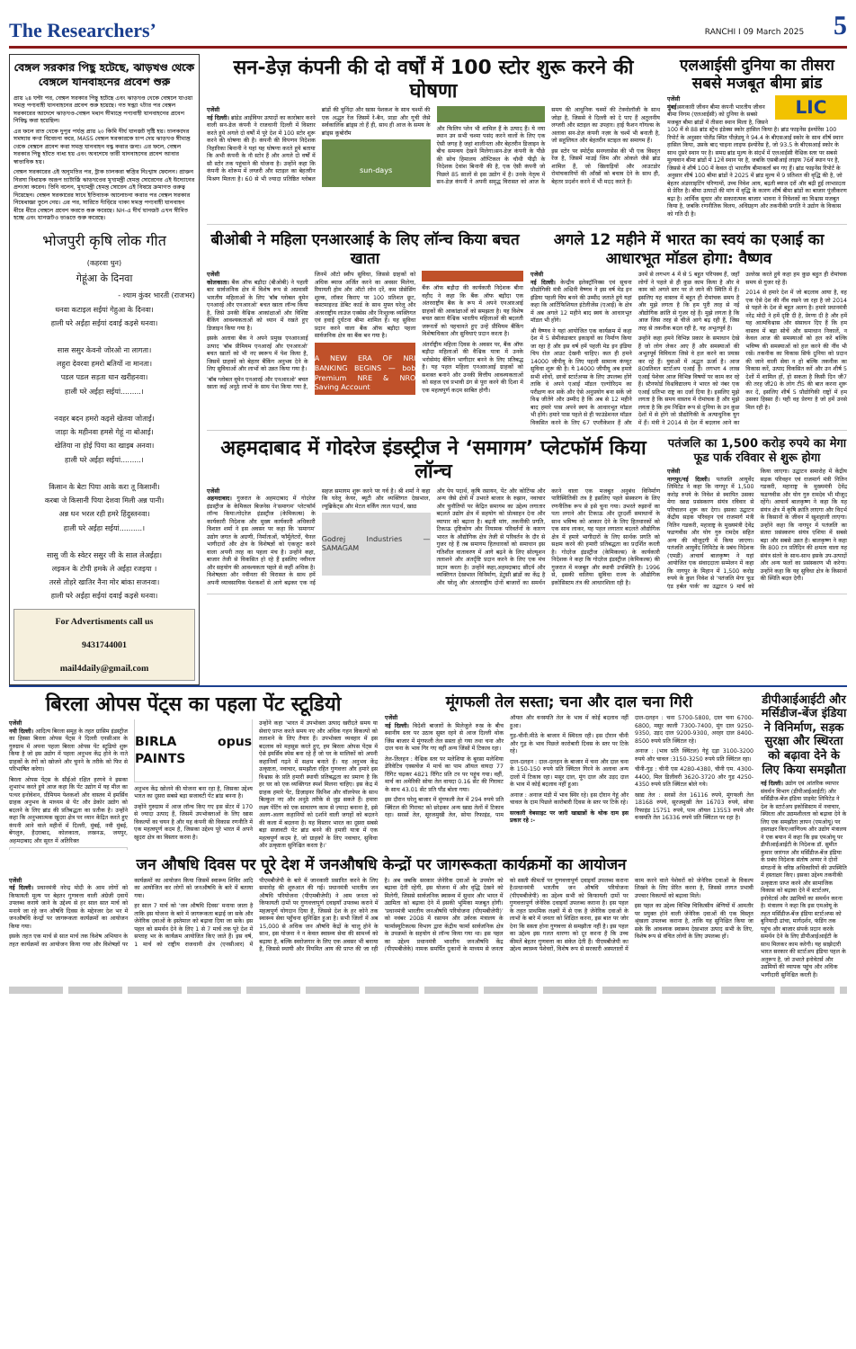The Researchers’
RANCHI I 09 March 2025 5
বেঙ্গল সরকার পিছু হটেছে, ঝাড়খণ্ড থেকে বেঙ্গলে যানবাহনের প্রবেশ শুরু
প্রায় ২৪ ঘন্টা পর, বেঙ্গল সরকার পিছু হটেছে এবং ঝাড়খণ্ড থেকে বেঙ্গলে যাওয়া সমস্ত পণ্যবাহী যানবাহনের প্রবেশ শুরু হয়েছে। গত সন্ধ্যা ৭টার পর বেঙ্গল সরকারের আদেশে ঝাড়খণ্ড-বেঙ্গল মধ্যন সীমান্তে পণ্যবাহী যানবাহনের প্রবেশ নিষিদ্ধ করা হয়েছিল।
এর ফলে রাত থেকে দুপুর পর্যন্ত প্রায় ২০ কিমি দীর্ঘ যানজট সৃষ্টি হয়। চালকদের সমস্যার কথা বিবেচনা করে, MASS বেঙ্গল সরকারকে চাপ দেয় ঝাড়খণ্ড সীমান্ত থেকে বেঙ্গলে প্রবেশ করা সমস্ত যানবাহন বন্ধ করার জন্য। এর ফলে, বেঙ্গল সরকার পিছু হটতে বাধ্য হয় এবং অবশেষে ভারী যানবাহনের প্রবেশ আবার স্বাভাবিক হয়।
বেঙ্গল সরকারের এই অনুমতির পর, ট্রাক চালকরা স্বস্তির নিঃশ্বাস ফেলেন। প্রাক্তন নিরসা বিধায়ক অরূপ চ্যাটার্জি ঝাড়খণ্ডের মুখ্যমন্ত্রী হেমন্ত সোরেনের এই উদ্যোগের প্রশংসা করেন। তিনি বলেন, মুখ্যমন্ত্রী হেমন্ত সোরেন এই বিষয়ে ক্রমাগত গুরুত্ব দিয়েছেন। বেঙ্গল সরকারের সাথে ইতিবাচক আলোচনা করার পর বেঙ্গল সরকার নিষেধাজ্ঞা তুলে নেয়। এর পর, সারিতে দাঁড়িয়ে থাকা সমস্ত পণ্যবাহী যানবাহন ধীরে ধীরে বেঙ্গলে প্রবেশ করতে শুরু করেছে। NH-এ দীর্ঘ যানজট এখন সীমিত হচ্ছে এবং যানজটও ভাঙতে শুরু করেছে।
भोजपुरी कृषि लोक गीत
(कहरवा धुन)
गेहूंआ के दिनवा
- श्याम कुंवर भारती (राजभर)
धनवा कटाइल सईयां गेहुआ के दिनवा।
हाली घरे अईहा सईयां दवाई कइसे धनवा।
सास ससुर केवनो जोरओ ना लागता।
लहुरा देवरवा हमरो बतियों ना मानता।
पडल पडल सड़ता धान खरीहनवा।
हाली घरे अईहा सईयां.........।
नवहर बदन हमरो कइसे खेतवा जोताई।
जाड़ा के महीनवा हमसे गेहूं ना बोआई।
खेतिया ना होई पिया का खाइब अनवा।
हाली घरे अईहा सईयां.........।
किसान के बेटा पिया आके करा तू किसानी।
करबा जे किसानी पिया देशवा मिली अन्न पानी।
अन्न धन भरल रही हमरे हिंदुस्तनवा।
हाली घरे अईहा सईयां..........।
सासु जी के स्वेटर ससुर जी के साल लेअईहा।
लइकन के टोपी हमके ले अईहा रजइया ।
तरसे तोहरे खातिर नैना मोर बांका सजनवा।
हाली घरे अईहा सईयां दवाई कइसे धनवा।
For Advertisments call us
9431744001
mail4daily@gmail.com
सन-डेज़ कंपनी की दो वर्षों में 100 स्टोर शुरू करने की घोषणा
एजेंसी
नई दिल्ली। ब्रांडेड आईवियर उत्पादों का कारोबार करने वाली सन-डेज कंपनी ने राजधानी दिल्ली में विस्तार करते हुये अगले दो वर्षों में पूरे देश में 100 स्टोर शुरू करने की घोषणा की है। कंपनी की विपणन निदेशक निहारिका बिनानी ने यहां यह घोषणा करते हुये बताया कि अभी कंपनी के नौ स्टोर हैं और अगले दो वर्षों में सौ स्टोर तक पहुंचाने की योजना है। उन्होंने कहा कि कंपनी के शोरूम में लग्जरी और स्टाइल का बेहतरीन मिश्रण मिलता है। 60 से भी ज्यादा प्रतिष्ठित ग्लोबल ब्रांडों की चुनिंदा और खास पेशकश के साथ चश्मों की एक अद्भुत रेंज जिसमें रे-बैन, प्राडा और गूची जैसे सर्वकालिक ब्रांड्स तो हैं ही, साथ ही आज के समय के ब्रांड्स कूबोरॉम
sun-days
और फिलिप प्लेन भी शामिल हैं के उत्पाद हैं। ये नया स्थान उन सभी चश्मा पसंद करने वालों के लिए एक ऐसी जगह है जहां शालीनता और बेहतरीन डिजाइन के बीच समन्वय देखने मिलेगा।सन-डेज़ कंपनी के पीछे की सोच हिमालय ऑप्टिकल के चौथी पीढ़ी के निदेशक देवांश बिनानी की है, एक ऐसी कंपनी जो पिछले 85 सालों से इस उद्योग में है। उनके नेतृत्व में सन-डेज़ कंपनी ने अपनी समृद्ध विरासत को आज के समय की आधुनिक चश्मों की टेक्नोलॉजी के साथ जोड़ा है, जिससे वे दिल्ली को दे पाए हैं अतुलनीय लग्जरी और स्टाइल का उपहार। हाई फैशन गॉगल्स के अलावा सन-डेज़ कंपनी नज़र के चश्में भी बनाती है, जो सहूलियत और बेहतरीन स्टाइल का समागम हैं।
इस स्टोर पर स्पोर्ट्स सनग्लासेस की भी एक विस्तृत रेंज है, जिसमें माउई जिम और ओकले जैसे ब्रांड शामिल हैं, जो खिलाड़ियों और आउटडोर रोमांचकारियों की आँखों को बचाव देने के साथ ही, बेहतर प्रदर्शन करने में भी मदद करते हैं।
एलआईसी दुनिया का तीसरा सबसे मजबूत बीमा ब्रांड
LIC
एजेंसी
मुंबई।सरकारी जीवन बीमा कंपनी भारतीय जीवन बीमा निगम (एलआईसी) को दुनिया के सबसे मजबूत बीमा ब्रांडों में तीसरा स्थान मिला है, जिसने 100 में से 88 ब्रांड स्ट्रेंथ इंडेक्स स्कोर हासिल किया है। ब्रांड फाइनेंस इंश्योरेंस 100 रिपोर्ट के अनुसार पोलैंड स्थित पीज़ेडयू ने 94.4 के बीएसआई स्कोर के साथ शीर्ष स्थान हासिल किया, उसके बाद चाइना लाइफ इंश्योरेंस है, जो 93.5 के बीएसआई स्कोर के साथ दूसरे स्थान पर है। समग्र ब्रांड मूल्य के संदर्भ में एलआईसी वैश्विक स्तर पर सबसे मूल्यवान बीमा ब्रांडों में 12वें स्थान पर है, जबकि एसबीआई लाइफ 76वें स्थान पर है, जिससे वे शीर्ष 100 में केवल दो भारतीय बीमाकर्ता बन गए हैं। ब्रांड फाइनेंस रिपोर्ट के अनुसार शीर्ष 100 बीमा ब्रांडों ने 2025 में ब्रांड मूल्य में 9 प्रतिशत की वृद्धि की है, जो बेहतर अंडरराइटिंग परिणामों, उच्च निवेश आय, बढ़ती ब्याज दरों और बढ़ी हुई लाभप्रदता से प्रेरित है। बीमा उत्पादों की मांग में वृद्धि के कारण शीर्ष बीमा ब्रांडों का बाजार पूंजीकरण बढ़ा है। आर्थिक सुधार और सकारात्मक बाजार भावना ने निवेशकों का विश्वास मजबूत किया है, जबकि रणनीतिक विलय, अधिग्रहण और तकनीकी प्रगति ने उद्योग के विकास को गति दी है।
बीओबी ने महिला एनआरआई के लिए लॉन्च किया बचत खाता
एजेंसी
कोलकाता। बैंक ऑफ बड़ौदा (बीओबी) ने पहली बार सार्वजनिक क्षेत्र में विशेष रूप से अप्रवासी भारतीय महिलाओं के लिए 'बॉब ग्लोबल वूमेन एनआरई और एनआरओ' बचत खाता लॉन्च किया है, जिसे उनकी वैश्विक आकांक्षाओं और विशिष्ट बैंकिंग आवश्यकताओं को ध्यान में रखते हुए डिजाइन किया गया है।
इसके अलावा बैंक ने अपने प्रमुख एनआरआई उत्पाद 'बॉब प्रीमियम एनआरई और एनआरओ' बचत खातों को भी नए स्वरूप में पेश किया है, जिसमें ग्राहकों को बेहतर बैंकिंग अनुभव देने के लिए सुविधाओं और लाभों को उन्नत किया गया है।
'बॉब ग्लोबल वूमेन एनआरई और एनआरओ' बचत खाता कई अनूठे लाभों के साथ पेश किया गया है, जिनमें ऑटो स्वीप सुविधा, जिससे ग्राहकों को अधिक ब्याज अर्जित करने का अवसर मिलेगा, रियायती होम और ऑटो लोन दरें, कम प्रोसेसिंग शुल्क, लॉकर किराए पर 100 प्रतिशत छूट, कस्टमाइज्ड डेबिट कार्ड के साथ मुफ्त घरेलू और अंतरराष्ट्रीय लाउंज एक्सेस और निःशुल्क व्यक्तिगत एवं हवाई दुर्घटना बीमा शामिल हैं। यह सुविधा प्रदान करने वाला बैंक ऑफ बड़ौदा पहला सार्वजनिक क्षेत्र का बैंक बन गया है।
A NEW ERA OF NRI BANKING BEGINS — bob Premium NRE & NRO Saving Account
बैंक ऑफ बड़ौदा की कार्यकारी निदेशक बीना वहीद ने कहा कि बैंक ऑफ बड़ौदा एक अंतरराष्ट्रीय बैंक के रूप में अपने एनआरआई ग्राहकों की आकांक्षाओं को समझता है। यह विशेष बचत खाता वैश्विक भारतीय महिलाओं की बदलती जरूरतों को पहचानते हुए उन्हें प्रीमियम बैंकिंग विशेषाधिकार और सुविधाएं प्रदान करता है।
अंतर्राष्ट्रीय महिला दिवस के अवसर पर, बैंक ऑफ बड़ौदा महिलाओं की वैश्विक यात्रा में उनके भरोसेमंद बैंकिंग भागीदार बनने के लिए प्रतिबद्ध है। यह पहल महिला एनआरआई ग्राहकों को सशक्त बनाने और उनकी वित्तीय आवश्यकताओं को सहज एवं प्रभावी ढंग से पूरा करने की दिशा में एक महत्वपूर्ण कदम साबित होगी।
अगले 12 महीने में भारत का स्वयं का एआई का आधारभूत मॉडल होगा: वैष्णव
एजेंसी
नई दिल्ली। केन्द्रीय इलेक्ट्रॉनिक्स एवं सूचना प्रौद्योगिकी मंत्री अश्विनी वैष्णव ने इस वर्ष मेड इन इंडिया पहली चिप बनने की उम्मीद जताते हुये यहां कहा कि आर्टिफिशियल इंटेलीजेंस (एआई) के क्षेत्र में अब अगले 12 महीने बाद स्वयं के आधारभूत मॉडल भी होंगे।
श्री वैष्णव ने यहां आयोजित एक कार्यक्रम में कहा देश में 5 सेमीकंडक्टर इकाइयों का निर्माण किया जा रहा है और इस वर्ष हमें पहली मेड इन इंडिया चिप रोल आउट देखनी चाहिए। कल ही हमने 14000 जीपीयू के लिए पहली सामान्य कंप्यूट सुविधा शुरू की है। ये 14000 जीपीयू अब हमारे सभी शोधों, छात्रों स्टार्टअप्स के लिए उपलब्ध होंगे ताकि वे अपने एआई मॉडल एल्गोरिदम का परीक्षण कर सकें और ऐसे अनुप्रयोग बना सकें जो विश्व जीतेंगे और उम्मीद है कि अब से 12 महीने बाद हमारे पास अपने स्वयं के आधारभूत मॉडल भी होंगे। हमारे पास पहले से ही फाउंडेशनल मॉडल विकसित करने के लिए 67 एप्लीकेशन हैं और उनमें से लगभग 4 में से 5 बहुत परिपक्व हैं, जहाँ लोगों ने पहले से ही कुछ काम किया है और वे काम को अगले स्तर पर ले जाने की स्थिति में हैं। इसलिए यह वास्तव में बहुत ही रोमांचक समय है और मुझे लगता है कि हम पूरी तरह से नई औद्योगिक क्रांति से गुजर रहे हैं। मुझे लगता है कि आज जिस तरह से चीजें आगे बढ़ रही हैं, जिस तरह से तकनीक बदल रही है, यह अभूतपूर्व है।
उन्होंने कहा हमने विभिन्न प्रकार के समाधान देखे हैं जो लोग लेकर आए हैं और समस्याओं की अभूतपूर्व विविधता जिसे वे हल करने का प्रयास कर रहे हैं। युवाओं में अद्भुत ऊर्जा है। आज 80प्रतिशत स्टार्टअप एआई हैं। लगभग 4 लाख एआई पेशेवर आज विभिन्न विषयों पर काम कर रहे हैं। स्टैनफोर्ड विश्वविद्यालय ने भारत को नंबर एक एआई प्रतिभा राष्ट्र का दर्जा दिया है। इसलिए मुझे लगता है कि समय वास्तव में रोमांचक है और मुझे लगता है कि हम निश्चित रूप से दुनिया के उन कुछ देशों में से होंगे जो प्रौद्योगिकी के अत्याधुनिक युग में हैं। मंत्री ने 2014 से देश में बदलाव आने का उल्लेख करते हुये कहा हम कुछ बहुत ही रोमांचक समय से गुजर रहे हैं।
2014 से हमारे देश में जो बदलाव आया है, वह एक ऐसे देश की नींव रखने जा रहा है जो 2014 से पहले के देश से बहुत अलग है। हमारे प्रधानमंत्री नरेंद्र मोदी ने हमें दृष्टि दी है, प्रेरणा दी है और हमें यह आत्मविश्वास और संसाधन दिए हैं कि हम वास्तव में बड़ा सोचें और समाधान निकालें, न केवल आज की समस्याओं को हल करें बल्कि भविष्य की समस्याओं को हल करने की नींव भी रखें। तकनीक का विकास सिर्फ दुनिया को प्रदान की जाने वाली सेवा न हो बल्कि तकनीक का विकास करें, उत्पाद विकसित करें और उन शीर्ष 5 देशों में शामिल हों, हो सकता है किसी दिन जी7 की तरह जी20 के लोग टी5 की बात करना शुरू कर दें, इसलिए शीर्ष 5 प्रौद्योगिकी राष्ट्रों में हम उसका हिस्सा हैं। यही वह प्रेरणा है जो हमें उनसे मिल रही है।
अहमदाबाद में गोदरेज इंडस्ट्रीज ने ‘समागम’ प्लेटफॉर्म किया लॉन्च
एजेंसी
अहमदाबाद। गुजरात के अहमदाबाद में गोदरेज इंडस्ट्रीज के केमिकल बिजनेस ने'समागम' प्लेटफॉर्म लॉन्च किया।गोदरेज इंडस्ट्रीज (केमिकल्स) के कार्यकारी निदेशक और मुख्य कार्यकारी अधिकारी विशाल शर्मा ने इस अवसर पर कहा कि 'समागम' उद्योग जगत के अग्रणी, निर्माताओं, फॉर्मूलेटरों, चैनल भागीदारों और क्षेत्र के विशेषज्ञों को एकजुट करने वाला अपनी तरह का पहला मंच है। उन्होंने कहा, बाजार तेजी से विकसित हो रहे हैं इसलिए नवीनता और सहयोग की आवश्यकता पहले से कहीं अधिक है। विशेषज्ञता और नवीनता की विरासत के साथ हमें अपनी व्यावसायिक पेशकशों से आगे बढ़कर एक नई सहज समागम शुरू करने पर गर्व है। श्री शर्मा ने कहा कि घरेलू केयर, ब्यूटी और व्यक्तिगत देखभाल, ल्यूब्रिकेंट्स और मेटल वर्किंग तरल पदार्थ, खाद्य
Godrej Industries — SAMAGAM
और पेय पदार्थ, कृषि रसायन, पेंट और कोटिंग्स और अन्य जैसे क्षेत्रों में उभरते बाजार के रुझान, नवाचार और चुनौतियों पर केंद्रित समागम का उद्देश्य लगातार बदलते उद्योग क्षेत्र में सहयोग को प्रोत्साहन देना और व्यापार को बढ़ाना है। बढ़ती मांग, तकनीकी प्रगति, टिकाऊ दृष्टिकोण और नियामक परिवर्तनों के कारण भारत के औद्योगिक क्षेत्र तेजी से परिवर्तन के दौर से गुजर रहे हैं तब समागम हितधारकों को समाधान इस गतिशील वातावरण में आगे बढ़ने के लिए सोल्यूशन तलाशने और अंतर्दृष्टि प्रदान करने के लिए एक मंच प्रदान करता है। उन्होंने कहा,अहमदाबाद सौंदर्य और व्यक्तिगत देखभाल विनिर्माण, डेटुसी ब्रांडों का केंद्र है और घरेलू और अंतरराष्ट्रीय दोनों बाजारों का समर्थन करने वाला एक मजबूत अनुबंध विनिर्माण पारिस्थितिकी तंत्र है इसलिए पहले संस्करण के लिए रणनीतिक रूप से इसे चुना गया। उभरते रुझानों का पता लगाने और टिकाऊ और दूरदर्शी समाधानों के साथ भविष्य को आकार देने के लिए हितधारकों को एक साथ लाकर, यह पहल लगातार बदलते औद्योगिक क्षेत्र में हमारे भागीदारों के लिए सार्थक प्रगति को सक्षम करने की हमारी प्रतिबद्धता का प्रदर्शित करती है। गोदरेज इंडस्ट्रीज (केमिकल्स) के कार्यकारी निदेशक ने कहा कि गोदरेज इंडस्ट्रीज (केमिकल्स) की गुजरात में मजबूत और स्थायी उपस्थिति है। 1996 से, इसकी वालिया सुविधा राज्य के औद्योगिक इकोसिस्टम तंत्र की आधारशिला रही है।
पतंजलि का 1,500 करोड़ रुपये का मेगा फूड पार्क रविवार से शुरू होगा
एजेंसी
नागपुर/नई दिल्ली। पतंजलि आयुर्वेद लिमिटेड ने कहा कि नागपुर में 1,500 करोड़ रुपये के निवेश से स्थापित उसका मेगा खाद्य प्रसंस्करण संयंत्र रविवार से परिचालन शुरू कर देगा। इसका उद्घाटन केंद्रीय सड़क परिवहन एवं राजमार्ग मंत्री नितिन गडकरी, महाराष्ट्र के मुख्यमंत्री देवेंद्र फडणवीस और योग गुरु रामदेव सहित अन्य की मौजूदगी में किया जाएगा। पतंजलि आयुर्वेद लिमिटेड के प्रबंध निदेशक (एमडी) आचार्य बालकृष्ण ने यहां आयोजित एक संवाददाता सम्मेलन में कहा कि नागपुर के मिहान में 1,500 करोड़ रुपये के कुल निवेश से 'पतंजलि मेगा फूड एंड हर्बल पार्क' का उद्घाटन 9 मार्च को किया जाएगा। उद्घाटन समारोह में केंद्रीय सड़क परिवहन एवं राजमार्ग मंत्री नितिन गडकरी, महाराष्ट्र के मुख्यमंत्री देवेंद्र फडणवीस और योग गुरु रामदेव भी मौजूद रहेंगे। आचार्य बालकृष्ण ने कहा कि यह संयंत्र क्षेत्र में कृषि क्रांति लाएगा और विदर्भ के किसानों के जीवन में खुशहाली लाएगा। उन्होंने कहा कि नागपुर में पतंजलि का संतरा प्रसंस्करण संयंत्र एशिया में सबसे बड़ा और सबसे उन्नत है। बालकृष्ण ने कहा कि 800 टन प्रतिदिन की क्षमता वाला यह संयंत्र संतरे के साथ-साथ इसके उप-उत्पादों और अन्य फलों का प्रसंस्करण भी करेगा। उन्होंने कहा कि यह सुविधा क्षेत्र के किसानों की स्थिति बदल देगी।
बिरला ओपस पेंट्स का पहला पेंट स्टूडियो
एजेंसी
नयी दिल्ली। आदित्य बिरला समूह के तहत ग्रासिम इंडस्ट्रीज का हिस्सा बिरला ओपस पेंट्स ने दिल्ली एनसीआर के गुरुग्राम में अपना पहला बिरला ओपस पेंट स्टूडियो शुरू किया है जो इस उद्योग में पहला अनुभव केंद्र होने के नाते ग्राहकों के रंगों को खोजने और चुनने के तरीके को फिर से परिभाषित करेगा।
बिरला ओपस पेंट्स के सीईओ रक्षित हरगवे ने इसका शुभारंभ करते हुये आज कहा कि पेंट उद्योग में यह मील का पत्थर इनोवेशन, प्रीमियम पेशकशों और वास्तव में इमर्सिव ग्राहक अनुभव के माध्यम से पेंट और डेकोर उद्योग को बदलने के लिए ब्रांड की प्रतिबद्धता का प्रतीक है। उन्होंने कहा कि अनुभवात्मक खुदरा क्षेत्र पर ध्यान केंद्रित करते हुए कंपनी आने वाले महीनों में दिल्ली, मुंबई, नवी मुंबई, बेंगलुरु, हैदराबाद, कोलकाता, लखनऊ, जयपुर, अहमदाबाद और सूरत में अतिरिक्त
BIRLA opus PAINTS
अनुभव केंद्र खोलने की योजना बना रहा है, जिसका उद्देश्य भारत का दूसरा सबसे बड़ा सजावटी पेंट ब्रांड बनना है।
उन्होंने गुरुग्राम में आज लॉन्च किए गए इस सेंटर में 170 से ज्यादा उत्पाद हैं, जिसमें उपभोक्ताओं के लिए खास विकल्पों का चयन है और यह कंपनी की विकास रणनीति में एक महत्वपूर्ण कदम है, जिसका उद्देश्य पूरे भारत में अपने खुदरा क्षेत्र का विस्तार करना है।
उन्होंने कहा 'भारत में उपभोक्ता उत्पाद खरीदते समय या सेवाएं प्राप्त करते समय नए और अधिक गहन विकल्पों को तलाशने के लिए तैयार हैं। उपभोक्ता व्यवहार में इस बदलाव को महसूस करते हुए, हम बिरला ओपस पेंट्स में ऐसे इमर्सिव स्पेस बना रहे हैं जो घर के मालिकों को अपनी कहानियाँ गढ़ने में सक्षम बनाते हैं। यह अनुभव केंद्र उत्कृष्टता, नवाचार, समझौता रहित गुणवत्ता और हमारे इस विश्वास के प्रति हमारी स्थायी प्रतिबद्धता का प्रमाण है कि हर घर को एक व्यक्तिगत स्पर्श मिलना चाहिए। इस केंद्र में ग्राहक हमारे पेंट, डिज़ाइनर फ़िनिश और वॉलपेपर के साथ बिल्कुल नए और अनूठे तरीके से जुड़ सकते हैं। हमारा लक्ष्य पेंटिंग को एक साधारण काम से ज़्यादा बनाना है, इसे अलग-अलग कहानियों को दर्शाने वाली जगहों को बदलने की कला में बदलना है। यह विस्तार भारत का दूसरा सबसे बड़ा सजावटी पेंट ब्रांड बनने की हमारी यात्रा में एक महत्वपूर्ण कदम है, जो ग्राहकों के लिए नवाचार, सुविधा और उत्कृष्टता सुनिश्चित करता है।'
मूंगफली तेल सस्ता; चना और दाल चना गिरी
एजेंसी
नई दिल्ली। विदेशी बाजारों के मिलेजुले रुख के बीच स्थानीय स्तर पर उठाव सुस्त रहने से आज दिल्ली थोक जिंस बाजार में मूंगफली तेल सस्ता हो गया तथा चना और दाल चना के भाव गिर गए वहीं अन्य जिंसों में टिकाव रहा।
तेल-तिलहन : वैश्विक स्तर पर मलेशिया के बुरसा मलेशिया डेरिवेटिव एक्सचेंज में मार्च का पाम ऑयल वायदा 77 रिंगिट चढ़कर 4821 रिंगिट प्रति टन पर पहुंच गया। वहीं, मार्च का अमेरिकी सोया तेल वायदा 0.16 सेंट की गिरावट के साथ 43.01 सेंट प्रति पौंड बोला गया।
इस दौरान घरेलू बाजार में मूंगफली तेल में 294 रुपये प्रति क्विंटल की गिरावट को छोड़कर अन्य खाद्य तेलों में टिकाव रहा। सरसों तेल, सूरजमुखी तेल, सोया रिफाइंड, पाम ऑयल और वनस्पति तेल के भाव में कोई बदलाव नहीं हुआ।
गुड़-चीनी:मीठे के बाजार में स्थिरता रही। इस दौरान चीनी और गुड़ के भाव पिछले कारोबारी दिवस के स्तर पर टिके रहे।
दाल-दलहन : दाल-दलहन के बाजार में चना और दाल चना के 150-150 रुपये प्रति क्विंटल गिरने के अलावा अन्य दालों में टिकाव रहा। मसूर दाल, मूंग दाल और उड़द दाल के भाव में कोई बदलाव नहीं हुआ।
अनाज : अनाज मंडी में भाव स्थिर रहे। इस दौरान गेहूं और चावल के दाम पिछले कारोबारी दिवस के स्तर पर टिके रहे।
सरकारी वेबसाइट पर जारी खाद्यान्नों के थोक दाम इस प्रकार रहे :-
दाल-दलहन : चना 5700-5800, दाल चना 6700-6800, मसूर काली 7300-7400, मूंग दाल 9250-9350, उड़द दाल 9200-9300, अरहर दाल 8400-8500 रुपये प्रति क्विंटल रहे।
अनाज : (भाव प्रति क्विंटल) गेहूं दड़ा 3100-3200 रुपये और चावल :3150-3250 रुपये प्रति क्विंटल रहा।
चीनी-गुड़ : चीनी एस 4280-4380, चीनी एम. 4300-4400, मिल डिलीवरी 3620-3720 और गुड़ 4250-4350 रुपये प्रति क्विंटल बोले गये।
खाद्य तेल : सरसों तेल 16116 रुपये, मूंगफली तेल 18168 रुपये, सूरजमुखी तेल 16703 रुपये, सोया रिफाइंड 15751 रुपये, पाम ऑयल 13553 रुपये और वनस्पति तेल 16336 रुपये प्रति क्विंटल पर रहा है।
जन औषधि दिवस पर पूरे देश में जनऔषधि केन्द्रों पर जागरूकता कार्यक्रमों का आयोजन
एजेंसी
नई दिल्ली। प्रधानमंत्री नरेन्द्र मोदी के आम लोगों को किफायती मूल्य पर बेहतर गुणवत्ता वाली अंग्रेजी दवायें उपलब्ध कराये जाने के उद्देश्य से हर साल सात मार्च को मनाये जा रहे जन औषधि दिवस के मद्देनजर देश भर में जनऔषधि केन्द्रों पर जागरूकता कार्यक्रमों का आयोजन किया गया।
इसके तहत एक मार्च से सात मार्च तक विशेष अभियान के तहत कार्यक्रमों का आयोजन किया गया और विशेषज्ञों पर कार्यक्रमों का आयोजन किया जिसमें स्वास्थ्य शिविर आदि का आयोजित कर लोगों को जनऔषधि के बारे में बताया गया।
हर साल 7 मार्च को 'जन औषधि दिवस' मनाया जाता है ताकि इस योजना के बारे में जागरूकता बढ़ाई जा सके और जेनेरिक दवाओं के इस्तेमाल को बढ़ावा दिया जा सके। इस पहल को समर्थन देने के लिए 1 से 7 मार्च तक पूरे देश में सप्ताह भर के कार्यक्रम आयोजित किए जाते हैं। इस वर्ष, 1 मार्च को राष्ट्रीय राजधानी क्षेत्र (एनसीआर) में पीएमबीजेपी के बारे में जानकारी प्रसारित करने के लिए समारोह की शुरुआत की गई। प्रधानमंत्री भारतीय जन औषधि परियोजना (पीएमबीजेपी) ने आम जनता को किफायती दामों पर गुणवत्तापूर्ण दवाइयाँ उपलब्ध कराने में महत्वपूर्ण योगदान दिया है, जिससे देश के हर कोने तक स्वास्थ्य सेवा पहुँचना सुनिश्चित हुआ है। सभी जिलों में अब 15,000 से अधिक जन औषधि केंद्रों के चालू होने के साथ, इस योजना ने न केवल स्वास्थ्य सेवा की सामर्थ्य को बढ़ाया है, बल्कि स्वरोजगार के लिए एक अवसर भी बनाया है, जिससे स्थायी और नियमित आय की प्राप्त की जा रही है। अब जबकि सरकार जेनेरिक दवाओं के उपयोग को बढ़ावा देती रहेगी, इस योजना में और वृद्धि देखने को मिलेगी, जिससे सार्वजनिक स्वास्थ्य में सुधार और भारत में उद्यमिता को बढ़ावा देने में इसकी भूमिका मजबूत होगी। 'प्रधानमंत्री भारतीय जनऔषधि परियोजना (पीएमबीजेपी)' को नवंबर 2008 में रसायन और उर्वरक मंत्रालय के फार्मास्यूटिकल्स विभाग द्वारा केंद्रीय फार्मा सार्वजनिक क्षेत्र के उपक्रमों के सहयोग से लॉन्च किया गया था। इस पहल का उद्देश्य प्रधानमंत्री भारतीय जनऔषधि केंद्र (पीएमबीजेके) नामक समर्पित दुकानों के माध्यम से जनता को सस्ती कीमतों पर गुणवत्तापूर्ण दवाइयाँ उपलब्ध कराना है।प्रधानमंत्री भारतीय जन औषधि परियोजना (पीएमबीजेपी) का उद्देश्य सभी को किफायती दामों पर गुणवत्तापूर्ण जेनेरिक दवाइयाँ उपलब्ध कराना है। इस पहल के तहत प्राथमिक लक्ष्यों में से एक है जेनेरिक दवाओं के लाभों के बारे में जनता को शिक्षित करना, इस बात पर जोर देना कि सस्ता होना गुणवत्ता से समझौता नहीं है। इस पहल का उद्देश्य इस गलत धारणा को दूर करना है कि उच्च कीमतें बेहतर गुणवत्ता का संकेत देती हैं। पीएमबीजेपी का उद्देश्य स्वास्थ्य पेशेवरों, विशेष रूप से सरकारी अस्पतालों में काम करने वाले पेशेवरों को जेनेरिक दवाओं के विकल्प लिखने के लिए प्रेरित करना है, जिससे लागत प्रभावी उपचार विकल्पों को बढ़ावा मिले।
इस पहल का उद्देश्य विभिन्न चिकित्सीय श्रेणियों में आमतौर पर प्रयुक्त होने वाली जेनेरिक दवाओं की एक विस्तृत श्रृंखला उपलब्ध कराना है, ताकि यह सुनिश्चित किया जा सके कि आवश्यक स्वास्थ्य देखभाल उत्पाद सभी के लिए, विशेष रूप से वंचित लोगों के लिए उपलब्ध हों।
डीपीआईआईटी और मर्सिडीज-बेंज इंडिया ने विनिर्माण, सड़क सुरक्षा और स्थिरता को बढ़ावा देने के लिए किया समझौता
नई दिल्ली। उद्योग एवं आंतरिक व्यापार संवर्धन विभाग (डीपीआईआईटी) और मर्सिडीज-बेंज इंडिया प्राइवेट लिमिटेड ने देश के स्टार्टअप इकोसिस्टम में नवाचार, स्थिरता और उद्यमशीलता को बढ़ावा देने के लिए एक समझौता ज्ञापन (एमओयू) पर हस्ताक्षर किए।वाणिज्य और उद्योग मंत्रालय ने एक बयान में कहा कि इस एमओयू पर डीपीआईआईटी के निदेशक डॉ. सुमीत कुमार जारंगल और मर्सिडीज-बेंज इंडिया के प्रबंध निदेशक संतोष अय्यर ने दोनों संगठनों के वरिष्ठ अधिकारियों की उपस्थिति में हस्ताक्षर किए। इसका उद्देश्य तकनीकी उत्कृष्टता प्राप्त करने और सामाजिक विकास को बढ़ावा देने में स्टार्टअप, इनोवेटर्स और उद्यमियों का समर्थन करना है। मंत्रालय ने कहा कि इस एमओयू के तहत मर्सिडीज-बेंज इंडिया स्टार्टअप्स को बुनियादी ढांचा, मार्गदर्शन, फंडिंग तक पहुंच और बाजार संपर्क प्रदान करके समर्थन देने के लिए डीपीआईआईटी के साथ मिलकर काम करेगी। यह साझेदारी भारत सरकार की स्टार्टअप इंडिया पहल के अनुरूप है, जो उभरते इनोवेटर्स और उद्यमियों की व्यापक पहुंच और अधिक भागीदारी सुनिश्चित करती है।